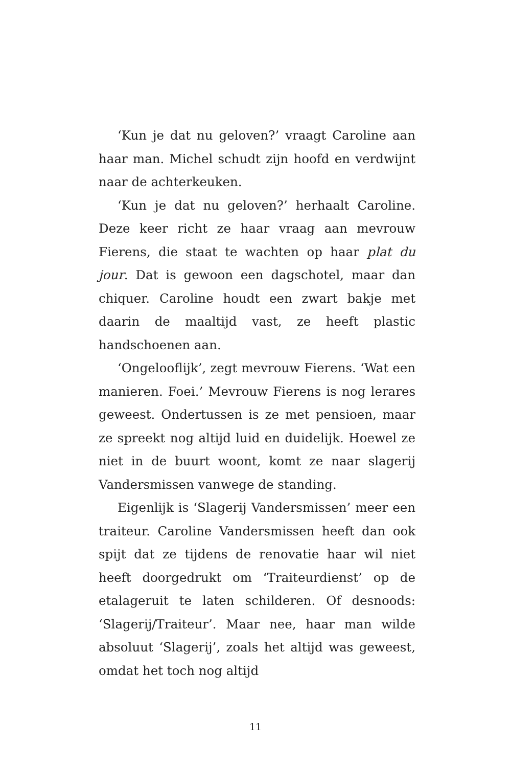‘Kun je dat nu geloven?’ vraagt Caroline aan haar man. Michel schudt zijn hoofd en verdwijnt naar de achterkeuken.
‘Kun je dat nu geloven?’ herhaalt Caroline. Deze keer richt ze haar vraag aan mevrouw Fierens, die staat te wachten op haar plat du jour. Dat is gewoon een dagschotel, maar dan chiquer. Caroline houdt een zwart bakje met daarin de maaltijd vast, ze heeft plastic handschoenen aan.
‘Ongelooflijk’, zegt mevrouw Fierens. ‘Wat een manieren. Foei.’ Mevrouw Fierens is nog lerares geweest. Ondertussen is ze met pensioen, maar ze spreekt nog altijd luid en duidelijk. Hoewel ze niet in de buurt woont, komt ze naar slagerij Vandersmissen vanwege de standing.
Eigenlijk is ‘Slagerij Vandersmissen’ meer een traiteur. Caroline Vandersmissen heeft dan ook spijt dat ze tijdens de renovatie haar wil niet heeft doorgedrukt om ‘Traiteurdienst’ op de etalageruit te laten schilderen. Of desnoods: ‘Slagerij/Traiteur’. Maar nee, haar man wilde absoluut ‘Slagerij’, zoals het altijd was geweest, omdat het toch nog altijd
11